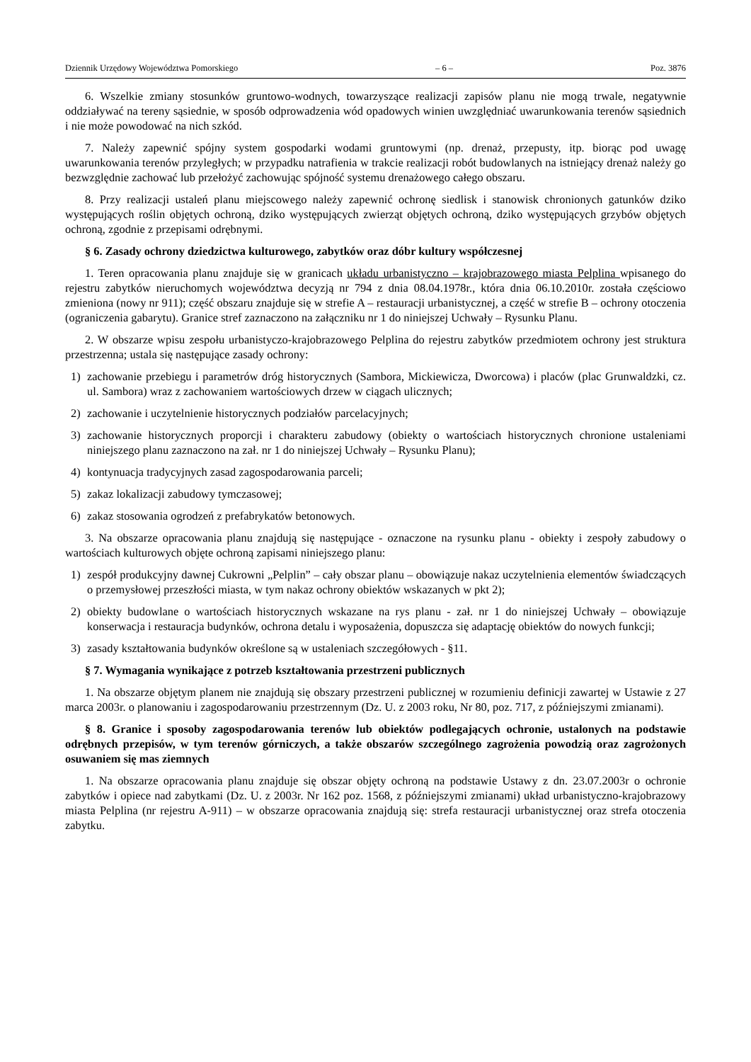Dziennik Urzędowy Województwa Pomorskiego – 6 – Poz. 3876
6. Wszelkie zmiany stosunków gruntowo-wodnych, towarzyszące realizacji zapisów planu nie mogą trwale, negatywnie oddziaływać na tereny sąsiednie, w sposób odprowadzenia wód opadowych winien uwzględniać uwarunkowania terenów sąsiednich i nie może powodować na nich szkód.
7. Należy zapewnić spójny system gospodarki wodami gruntowymi (np. drenaż, przepusty, itp. biorąc pod uwagę uwarunkowania terenów przyległych; w przypadku natrafienia w trakcie realizacji robót budowlanych na istniejący drenaż należy go bezwzględnie zachować lub przełożyć zachowując spójność systemu drenażowego całego obszaru.
8. Przy realizacji ustaleń planu miejscowego należy zapewnić ochronę siedlisk i stanowisk chronionych gatunków dziko występujących roślin objętych ochroną, dziko występujących zwierząt objętych ochroną, dziko występujących grzybów objętych ochroną, zgodnie z przepisami odrębnymi.
§ 6. Zasady ochrony dziedzictwa kulturowego, zabytków oraz dóbr kultury współczesnej
1. Teren opracowania planu znajduje się w granicach układu urbanistyczno – krajobrazowego miasta Pelplina wpisanego do rejestru zabytków nieruchomych województwa decyzją nr 794 z dnia 08.04.1978r., która dnia 06.10.2010r. została częściowo zmieniona (nowy nr 911); część obszaru znajduje się w strefie A – restauracji urbanistycznej, a część w strefie B – ochrony otoczenia (ograniczenia gabarytu). Granice stref zaznaczono na załączniku nr 1 do niniejszej Uchwały – Rysunku Planu.
2. W obszarze wpisu zespołu urbanistyczo-krajobrazowego Pelplina do rejestru zabytków przedmiotem ochrony jest struktura przestrzenna; ustala się następujące zasady ochrony:
1) zachowanie przebiegu i parametrów dróg historycznych (Sambora, Mickiewicza, Dworcowa) i placów (plac Grunwaldzki, cz. ul. Sambora) wraz z zachowaniem wartościowych drzew w ciągach ulicznych;
2) zachowanie i uczytelnienie historycznych podziałów parcelacyjnych;
3) zachowanie historycznych proporcji i charakteru zabudowy (obiekty o wartościach historycznych chronione ustaleniami niniejszego planu zaznaczono na zał. nr 1 do niniejszej Uchwały – Rysunku Planu);
4) kontynuacja tradycyjnych zasad zagospodarowania parceli;
5) zakaz lokalizacji zabudowy tymczasowej;
6) zakaz stosowania ogrodzeń z prefabrykatów betonowych.
3. Na obszarze opracowania planu znajdują się następujące - oznaczone na rysunku planu - obiekty i zespoły zabudowy o wartościach kulturowych objęte ochroną zapisami niniejszego planu:
1) zespół produkcyjny dawnej Cukrowni „Pelplin” – cały obszar planu – obowiązuje nakaz uczytelnienia elementów świadczących o przemysłowej przeszłości miasta, w tym nakaz ochrony obiektów wskazanych w pkt 2);
2) obiekty budowlane o wartościach historycznych wskazane na rys planu - zał. nr 1 do niniejszej Uchwały – obowiązuje konserwacja i restauracja budynków, ochrona detalu i wyposażenia, dopuszcza się adaptację obiektów do nowych funkcji;
3) zasady kształtowania budynków określone są w ustaleniach szczegółowych - §11.
§ 7. Wymagania wynikające z potrzeb kształtowania przestrzeni publicznych
1. Na obszarze objętym planem nie znajdują się obszary przestrzeni publicznej w rozumieniu definicji zawartej w Ustawie z 27 marca 2003r. o planowaniu i zagospodarowaniu przestrzennym (Dz. U. z 2003 roku, Nr 80, poz. 717, z późniejszymi zmianami).
§ 8. Granice i sposoby zagospodarowania terenów lub obiektów podlegających ochronie, ustalonych na podstawie odrębnych przepisów, w tym terenów górniczych, a także obszarów szczególnego zagrożenia powodzią oraz zagrożonych osuwaniem się mas ziemnych
1. Na obszarze opracowania planu znajduje się obszar objęty ochroną na podstawie Ustawy z dn. 23.07.2003r o ochronie zabytków i opiece nad zabytkami (Dz. U. z 2003r. Nr 162 poz. 1568, z późniejszymi zmianami) układ urbanistyczno-krajobrazowy miasta Pelplina (nr rejestru A-911) – w obszarze opracowania znajdują się: strefa restauracji urbanistycznej oraz strefa otoczenia zabytku.